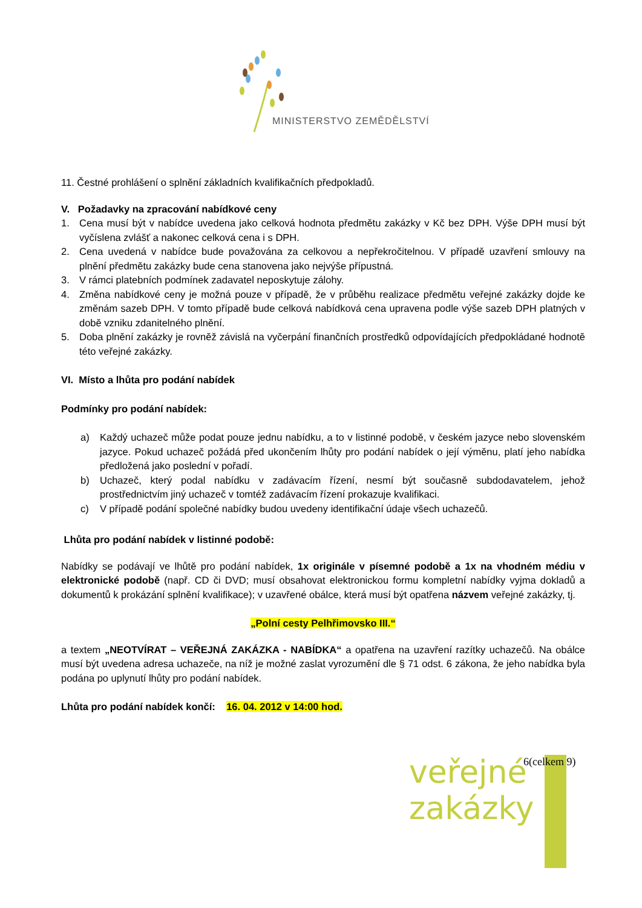MINISTERSTVO ZEMĚDĚLSTVÍ
11. Čestné prohlášení o splnění základních kvalifikačních předpokladů.
V. Požadavky na zpracování nabídkové ceny
1. Cena musí být v nabídce uvedena jako celková hodnota předmětu zakázky v Kč bez DPH. Výše DPH musí být vyčíslena zvlášť a nakonec celková cena i s DPH.
2. Cena uvedená v nabídce bude považována za celkovou a nepřekročitelnou. V případě uzavření smlouvy na plnění předmětu zakázky bude cena stanovena jako nejvýše přípustná.
3. V rámci platebních podmínek zadavatel neposkytuje zálohy.
4. Změna nabídkové ceny je možná pouze v případě, že v průběhu realizace předmětu veřejné zakázky dojde ke změnám sazeb DPH. V tomto případě bude celková nabídková cena upravena podle výše sazeb DPH platných v době vzniku zdanitelného plnění.
5. Doba plnění zakázky je rovněž závislá na vyčerpání finančních prostředků odpovídajících předpokládané hodnotě této veřejné zakázky.
VI. Místo a lhůta pro podání nabídek
Podmínky pro podání nabídek:
a) Každý uchazeč může podat pouze jednu nabídku, a to v listinné podobě, v českém jazyce nebo slovenském jazyce. Pokud uchazeč požádá před ukončením lhůty pro podání nabídek o její výměnu, platí jeho nabídka předložená jako poslední v pořadí.
b) Uchazeč, který podal nabídku v zadávacím řízení, nesmí být současně subdodavatelem, jehož prostřednictvím jiný uchazeč v tomtéž zadávacím řízení prokazuje kvalifikaci.
c) V případě podání společné nabídky budou uvedeny identifikační údaje všech uchazečů.
Lhůta pro podání nabídek v listinné podobě:
Nabídky se podávají ve lhůtě pro podání nabídek, 1x originále v písemné podobě a 1x na vhodném médiu v elektronické podobě (např. CD či DVD; musí obsahovat elektronickou formu kompletní nabídky vyjma dokladů a dokumentů k prokázání splnění kvalifikace); v uzavřené obálce, která musí být opatřena názvem veřejné zakázky, tj.
„Polní cesty Pelhřimovsko III.“
a textem „NEOTVÍRAT – VEŘEJNÁ ZAKÁZKA - NABÍDKA“ a opatřena na uzavření razítky uchazečů. Na obálce musí být uvedena adresa uchazeče, na níž je možné zaslat vyrozumění dle § 71 odst. 6 zákona, že jeho nabídka byla podána po uplynutí lhůty pro podání nabídek.
Lhůta pro podání nabídek končí: 16. 04. 2012 v 14:00 hod.
veřejné
zakázky
6(celkem 9)